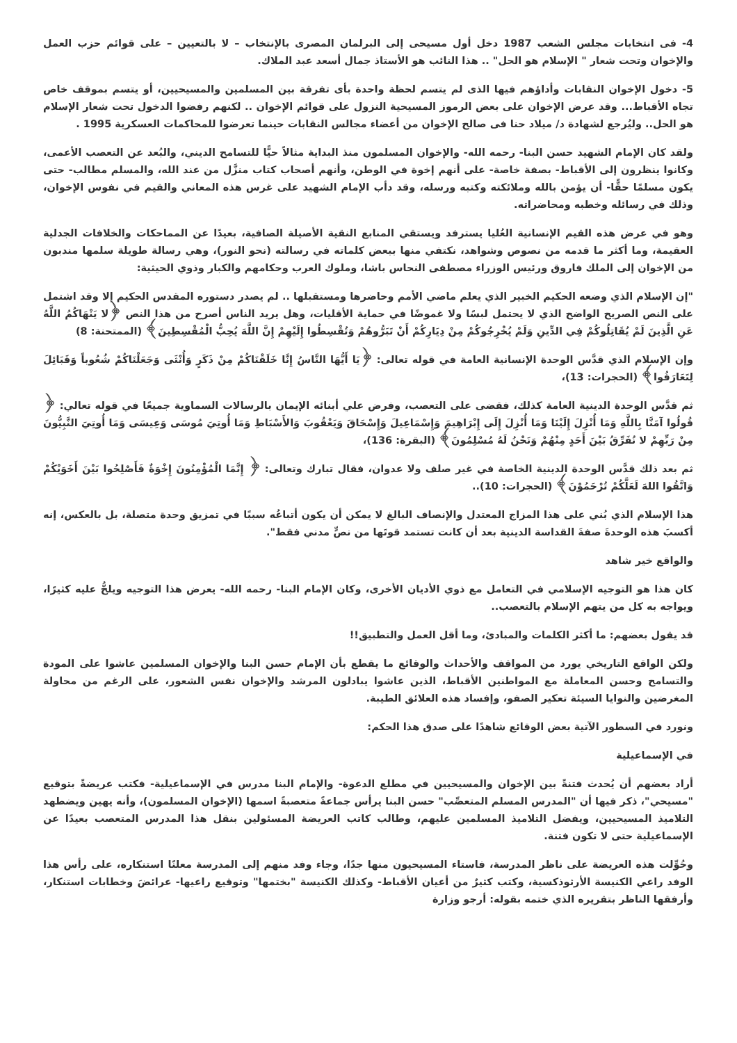4- فى انتخابات مجلس الشعب 1987 دخل أول مسيحى إلى البرلمان المصرى بالإنتخاب – لا بالتعيين – على قوائم حزب العمل والإخوان وتحت شعار " الإسلام هو الحل" .. هذا النائب هو الأستاذ جمال أسعد عبد الملاك.
5- دخول الإخوان النقابات وأداؤهم فيها الذى لم يتسم لحظة واحدة بأى تفرقة بين المسلمين والمسيحيين، أو يتسم بموقف خاص تجاه الأقباط... وقد عرض الإخوان على بعض الرموز المسيحية النزول على قوائم الإخوان .. لكنهم رفضوا الدخول تحت شعار الإسلام هو الحل.. وليُرجع لشهادة د/ ميلاد حنا فى صالح الإخوان من أعضاء مجالس النقابات حينما تعرضوا للمحاكمات العسكرية 1995 .
ولقد كان الإمام الشهيد حسن البنا- رحمه الله- والإخوان المسلمون منذ البداية مثالاً حيًّا للتسامح الديني، والبُعد عن التعصب الأعمى، وكانوا ينظرون إلى الأقباط- بصفة خاصة- على أنهم إخوة في الوطن، وأنهم أصحاب كتاب منزَّل من عند الله، والمسلم مطالب- حتى يكون مسلمًا حقًّا- أن يؤمن بالله وملائكته وكتبه ورسله، وقد دأب الإمام الشهيد على غرس هذه المعاني والقيم في نفوس الإخوان، وذلك في رسائله وخطبه ومحاضراته.
وهو في عرض هذه القيم الإنسانية العُليا يسترفد ويستقي المنابع النقية الأصيلة الصافية، بعيدًا عن المماحكات والخلافات الجدلية العقيمة، وما أكثر ما قدمه من نصوص وشواهد، نكتفي منها ببعض كلماته في رسالته (نحو النور)، وهي رسالة طويلة سلمها مندبون من الإخوان إلى الملك فاروق ورئيس الوزراء مصطفى النحاس باشا، وملوك العرب وحكامهم والكبار وذوي الحيثية:
"إن الإسلام الذي وضعه الحكيم الخبير الذي يعلم ماضي الأمم وحاضرها ومستقبلها .. لم يصدر دستوره المقدس الحكيم إلا وقد اشتمل على النص الصريح الواضح الذي لا يحتمل لبسًا ولا غموضًا في حماية الأقليات، وهل يريد الناس أصرح من هذا النص ﴿لا يَنْهَاكُمُ اللَّهُ عَنِ الَّذِينَ لَمْ يُقَاتِلُوكُمْ فِي الدِّينِ وَلَمْ يُخْرِجُوكُمْ مِنْ دِيَارِكُمْ أَنْ تَبَرُّوهُمْ وَتُقْسِطُوا إِلَيْهِمْ إِنَّ اللَّهَ يُحِبُّ الْمُقْسِطِينَ﴾ (الممتحنة: 8)
وإن الإسلام الذي قدَّس الوحدة الإنسانية العامة في قوله تعالى: ﴿يَا أَيُّهَا النَّاسُ إِنَّا خَلَقْنَاكُمْ مِنْ ذَكَرٍ وَأُنْثَى وَجَعَلْنَاكُمْ شُعُوباً وَقَبَائِلَ لِتَعَارَفُوا﴾ (الحجرات: 13)،
ثم قدَّس الوحدة الدينية العامة كذلك، فقضى على التعصب، وفرض علي أبنائه الإيمان بالرسالات السماوية جميعًا في قوله تعالي: ﴿ قُولُوا آمَنَّا بِاللَّهِ وَمَا أُنْزِلَ إِلَيْنَا وَمَا أُنْزِلَ إِلَى إِبْرَاهِيمَ وَإِسْمَاعِيلَ وَإِسْحَاقَ وَيَعْقُوبَ وَالأَسْبَاطِ وَمَا أُوتِيَ مُوسَى وَعِيسَى وَمَا أُوتِيَ النَّبِيُّونَ مِنْ رَبِّهِمْ لا نُفَرِّقُ بَيْنَ أَحَدٍ مِنْهُمْ وَنَحْنُ لَهُ مُسْلِمُونَ﴾ (البقرة: 136)،
ثم بعد ذلك قدَّس الوحدة الدينية الخاصة في غير صلف ولا عدوان، فقال تبارك وتعالى: ﴿ إِنَّمَا الْمُؤْمِنُونَ إِخْوَةٌ فَأَصْلِحُوا بَيْنَ أَخَوَيْكُمْ وَاتَّقُوا اللهَ لَعَلَّكُمْ تُرْحَمُوْنَ﴾ (الحجرات: 10)..
هذا الإسلام الذي بُني على هذا المزاج المعتدل والإنصاف البالغ لا يمكن أن يكون أتباعُه سببًا في تمزيق وحدة متصلة، بل بالعكس، إنه أكسبَ هذه الوحدةَ صفةَ القداسة الدينية بعد أن كانت تستمد قوتَها من نصٍّ مدني فقط".
والواقع خير شاهد
كان هذا هو التوجيه الإسلامي في التعامل مع ذوي الأديان الأخرى، وكان الإمام البنا- رحمه الله- يعرض هذا التوجيه ويلحُّ عليه كثيرًا، ويواجه به كل من يتهم الإسلام بالتعصب..
قد يقول بعضهم: ما أكثر الكلمات والمبادئ، وما أقل العمل والتطبيق!!
ولكن الواقع التاريخي يورد من المواقف والأحداث والوقائع ما يقطع بأن الإمام حسن البنا والإخوان المسلمين عاشوا على المودة والتسامح وحسن المعاملة مع المواطنين الأقباط، الذين عاشوا يبادلون المرشد والإخوان نفس الشعور، على الرغم من محاولة المغرضين والنوايا السيئة تعكير الصفو، وإفساد هذه العلائق الطيبة.
ونورد في السطور الآتية بعض الوقائع شاهدًا على صدق هذا الحكم:
في الإسماعيلية
أراد بعضهم أن يُحدث فتنةً بين الإخوان والمسيحيين في مطلع الدعوة- والإمام البنا مدرس في الإسماعيلية- فكتب عريضةً بتوقيع "مسيحي"، ذكر فيها أن "المدرس المسلم المتعصِّب" حسن البنا يرأس جماعةً متعصبةً اسمها (الإخوان المسلمون)، وأنه يهين ويضطهد التلاميذ المسيحيين، ويفضل التلاميذ المسلمين عليهم، وطالب كاتب العريضة المسئولين بنقل هذا المدرس المتعصب بعيدًا عن الإسماعيلية حتى لا تكون فتنة.
وحُوِّلت هذه العريضة على ناظر المدرسة، فاستاء المسيحيون منها جدًا، وجاء وفد منهم إلى المدرسة معلنًا استنكاره، على رأس هذا الوفد راعي الكنيسة الأرثوذكسية، وكتب كثيرٌ من أعيان الأقباط- وكذلك الكنيسة "بختمها" وتوقيع راعيها- عرائضَ وخطابات استنكار، وأرفقها الناظر بتقريره الذي ختمه بقوله: أرجو وزارة